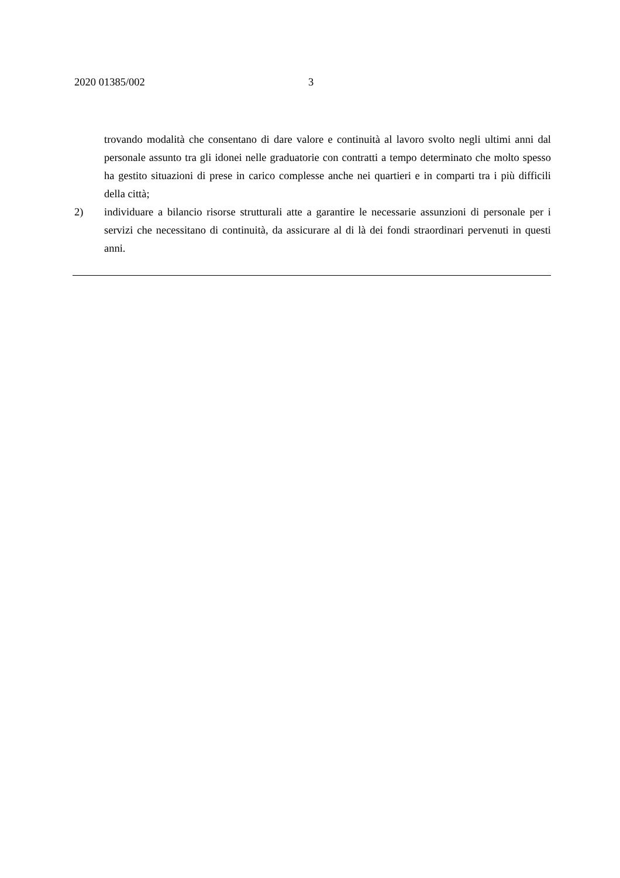2020 01385/002 3
trovando modalità che consentano di dare valore e continuità al lavoro svolto negli ultimi anni dal personale assunto tra gli idonei nelle graduatorie con contratti a tempo determinato che molto spesso ha gestito situazioni di prese in carico complesse anche nei quartieri e in comparti tra i più difficili della città;
2) individuare a bilancio risorse strutturali atte a garantire le necessarie assunzioni di personale per i servizi che necessitano di continuità, da assicurare al di là dei fondi straordinari pervenuti in questi anni.